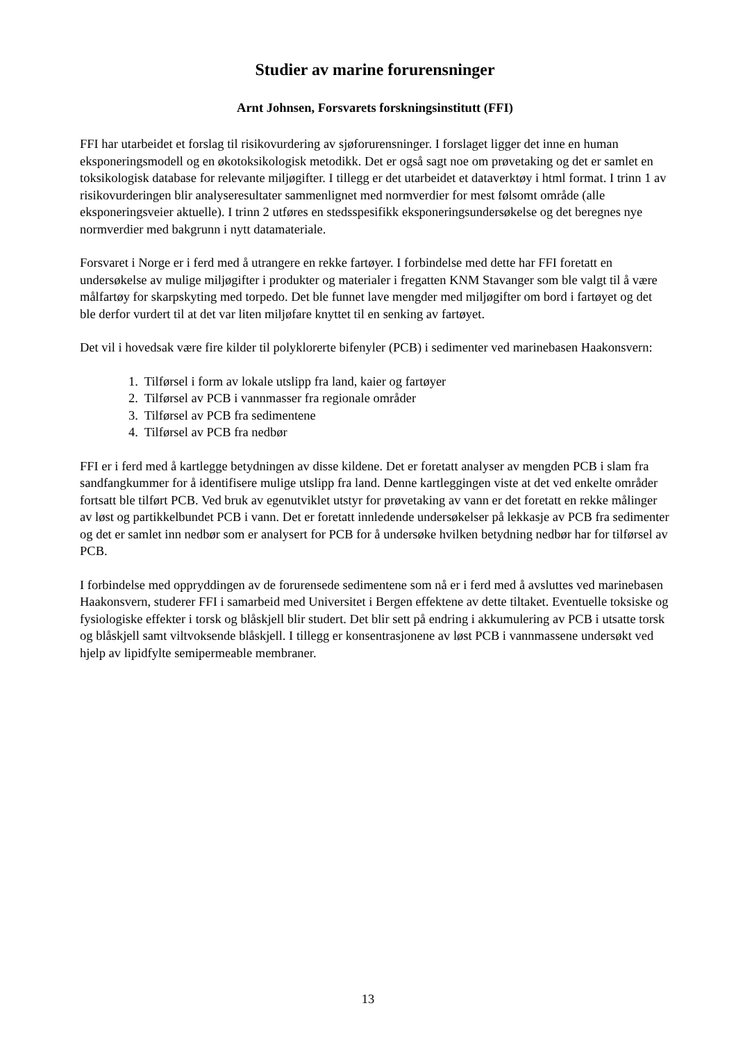Studier av marine forurensninger
Arnt Johnsen, Forsvarets forskningsinstitutt (FFI)
FFI har utarbeidet et forslag til risikovurdering av sjøforurensninger. I forslaget ligger det inne en human eksponeringsmodell og en økotoksikologisk metodikk. Det er også sagt noe om prøvetaking og det er samlet en toksikologisk database for relevante miljøgifter. I tillegg er det utarbeidet et dataverktøy i html format. I trinn 1 av risikovurderingen blir analyseresultater sammenlignet med normverdier for mest følsomt område (alle eksponeringsveier aktuelle). I trinn 2 utføres en stedsspesifikk eksponeringsundersøkelse og det beregnes nye normverdier med bakgrunn i nytt datamateriale.
Forsvaret i Norge er i ferd med å utrangere en rekke fartøyer. I forbindelse med dette har FFI foretatt en undersøkelse av mulige miljøgifter i produkter og materialer i fregatten KNM Stavanger som ble valgt til å være målfartøy for skarpskyting med torpedo. Det ble funnet lave mengder med miljøgifter om bord i fartøyet og det ble derfor vurdert til at det var liten miljøfare knyttet til en senking av fartøyet.
Det vil i hovedsak være fire kilder til polyklorerte bifenyler (PCB) i sedimenter ved marinebasen Haakonsvern:
1. Tilførsel i form av lokale utslipp fra land, kaier og fartøyer
2. Tilførsel av PCB i vannmasser fra regionale områder
3. Tilførsel av PCB fra sedimentene
4. Tilførsel av PCB fra nedbør
FFI er i ferd med å kartlegge betydningen av disse kildene. Det er foretatt analyser av mengden PCB i slam fra sandfangkummer for å identifisere mulige utslipp fra land. Denne kartleggingen viste at det ved enkelte områder fortsatt ble tilført PCB. Ved bruk av egenutviklet utstyr for prøvetaking av vann er det foretatt en rekke målinger av løst og partikkelbundet PCB i vann. Det er foretatt innledende undersøkelser på lekkasje av PCB fra sedimenter og det er samlet inn nedbør som er analysert for PCB for å undersøke hvilken betydning nedbør har for tilførsel av PCB.
I forbindelse med oppryddingen av de forurensede sedimentene som nå er i ferd med å avsluttes ved marinebasen Haakonsvern, studerer FFI i samarbeid med Universitet i Bergen effektene av dette tiltaket. Eventuelle toksiske og fysiologiske effekter i torsk og blåskjell blir studert. Det blir sett på endring i akkumulering av PCB i utsatte torsk og blåskjell samt viltvoksende blåskjell. I tillegg er konsentrasjonene av løst PCB i vannmassene undersøkt ved hjelp av lipidfylte semipermeable membraner.
13